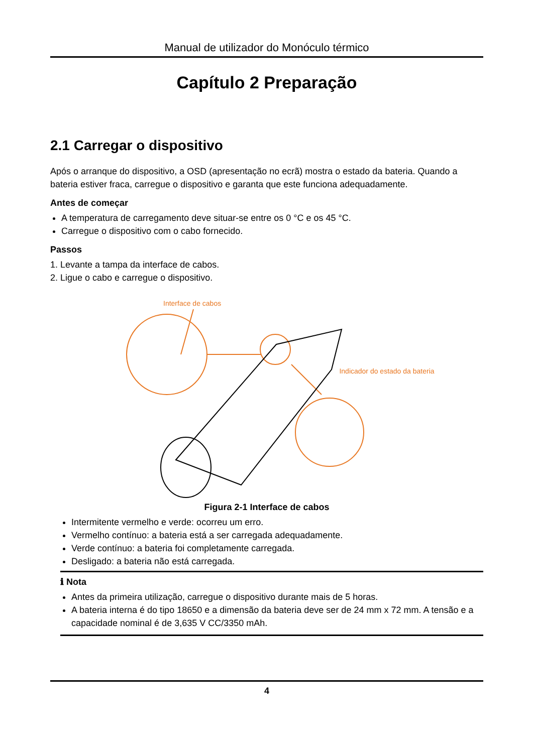Manual de utilizador do Monóculo térmico
Capítulo 2 Preparação
2.1 Carregar o dispositivo
Após o arranque do dispositivo, a OSD (apresentação no ecrã) mostra o estado da bateria. Quando a bateria estiver fraca, carregue o dispositivo e garanta que este funciona adequadamente.
Antes de começar
A temperatura de carregamento deve situar-se entre os 0 °C e os 45 °C.
Carregue o dispositivo com o cabo fornecido.
Passos
1. Levante a tampa da interface de cabos.
2. Ligue o cabo e carregue o dispositivo.
Interface de cabos
Indicador do estado da bateria
Figura 2-1 Interface de cabos
Intermitente vermelho e verde: ocorreu um erro.
Vermelho contínuo: a bateria está a ser carregada adequadamente.
Verde contínuo: a bateria foi completamente carregada.
Desligado: a bateria não está carregada.
ℹ Nota
Antes da primeira utilização, carregue o dispositivo durante mais de 5 horas.
A bateria interna é do tipo 18650 e a dimensão da bateria deve ser de 24 mm x 72 mm. A tensão e a capacidade nominal é de 3,635 V CC/3350 mAh.
4